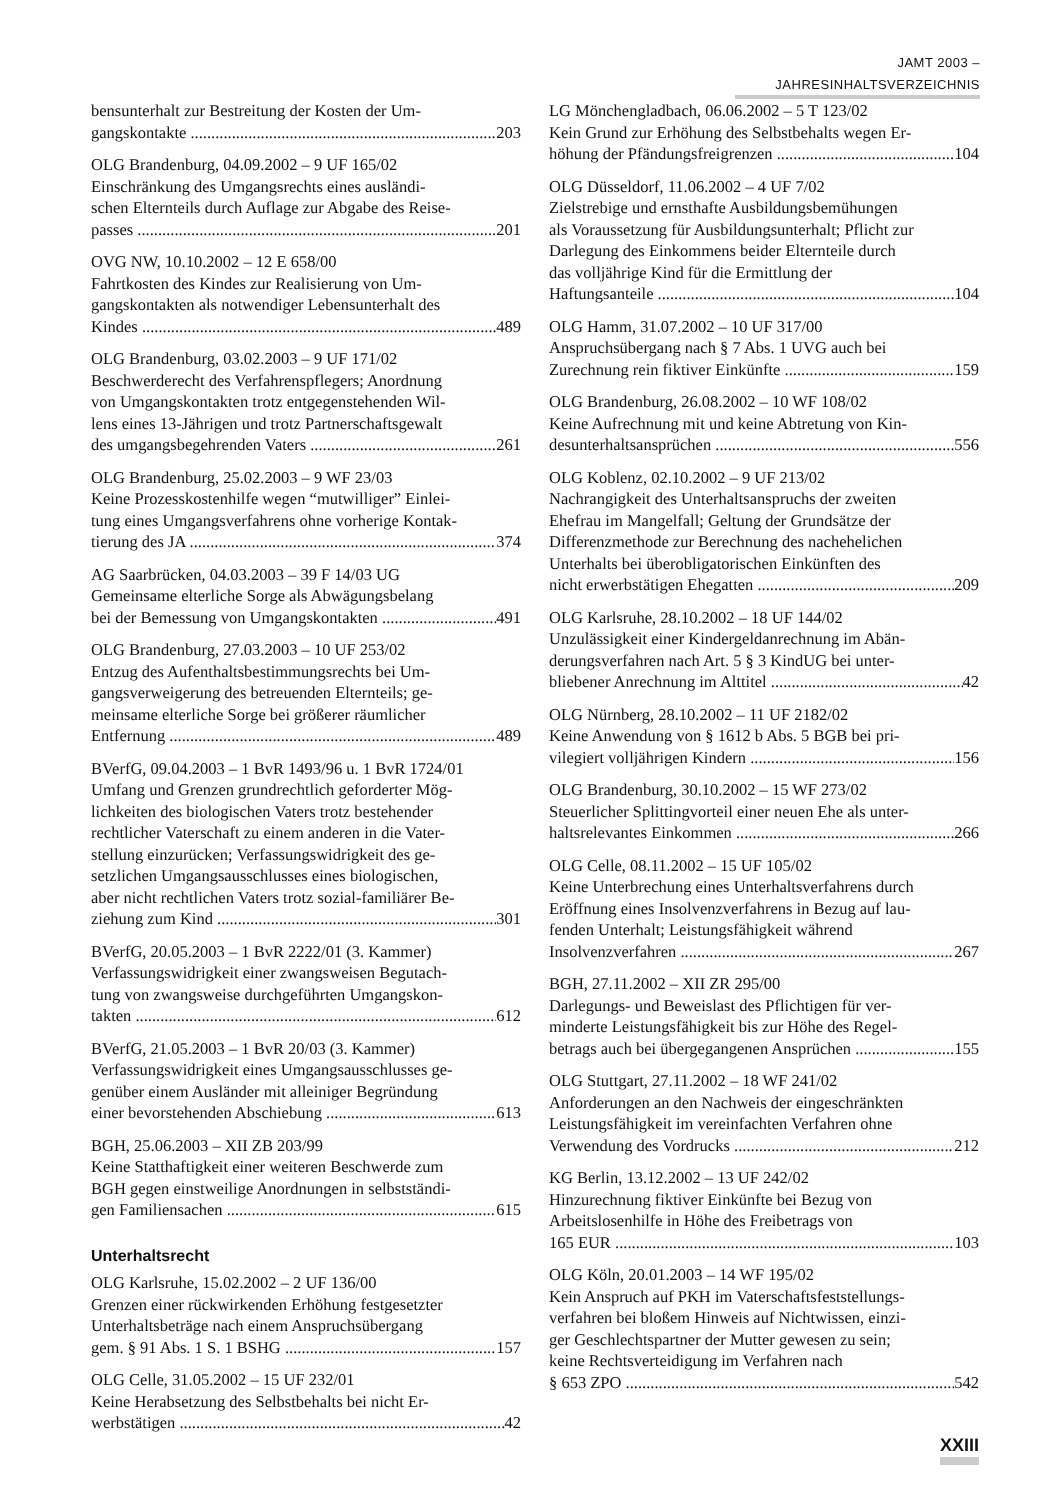JAMT 2003 – JAHRESINHALTSVERZEICHNIS
bensunterhalt zur Bestreitung der Kosten der Um-
gangskontakte 203
OLG Brandenburg, 04.09.2002 – 9 UF 165/02
Einschränkung des Umgangsrechts eines ausländi-
schen Elternteils durch Auflage zur Abgabe des Reise-
passes 201
OVG NW, 10.10.2002 – 12 E 658/00
Fahrtkosten des Kindes zur Realisierung von Um-
gangskontakten als notwendiger Lebensunterhalt des
Kindes 489
OLG Brandenburg, 03.02.2003 – 9 UF 171/02
Beschwerderecht des Verfahrenspflegers; Anordnung
von Umgangskontakten trotz entgegenstehenden Wil-
lens eines 13-Jährigen und trotz Partnerschaftsgewalt
des umgangsbegehrenden Vaters 261
OLG Brandenburg, 25.02.2003 – 9 WF 23/03
Keine Prozesskostenhilfe wegen “mutwilliger” Einlei-
tung eines Umgangsverfahrens ohne vorherige Kontak-
tierung des JA 374
AG Saarbrücken, 04.03.2003 – 39 F 14/03 UG
Gemeinsame elterliche Sorge als Abwägungsbelang
bei der Bemessung von Umgangskontakten 491
OLG Brandenburg, 27.03.2003 – 10 UF 253/02
Entzug des Aufenthaltsbestimmungsrechts bei Um-
gangsverweigerung des betreuenden Elternteils; ge-
meinsame elterliche Sorge bei größerer räumlicher
Entfernung 489
BVerfG, 09.04.2003 – 1 BvR 1493/96 u. 1 BvR 1724/01
Umfang und Grenzen grundrechtlich geforderter Mög-
lichkeiten des biologischen Vaters trotz bestehender
rechtlicher Vaterschaft zu einem anderen in die Vater-
stellung einzurücken; Verfassungswidrigkeit des ge-
setzlichen Umgangsausschlusses eines biologischen,
aber nicht rechtlichen Vaters trotz sozial-familiärer Be-
ziehung zum Kind 301
BVerfG, 20.05.2003 – 1 BvR 2222/01 (3. Kammer)
Verfassungswidrigkeit einer zwangsweisen Begutach-
tung von zwangsweise durchgeführten Umgangskon-
takten 612
BVerfG, 21.05.2003 – 1 BvR 20/03 (3. Kammer)
Verfassungswidrigkeit eines Umgangsausschlusses ge-
genüber einem Ausländer mit alleiniger Begründung
einer bevorstehenden Abschiebung 613
BGH, 25.06.2003 – XII ZB 203/99
Keine Statthaftigkeit einer weiteren Beschwerde zum
BGH gegen einstweilige Anordnungen in selbstständi-
gen Familiensachen 615
Unterhaltsrecht
OLG Karlsruhe, 15.02.2002 – 2 UF 136/00
Grenzen einer rückwirkenden Erhöhung festgesetzter
Unterhaltsbeträge nach einem Anspruchsübergang
gem. § 91 Abs. 1 S. 1 BSHG 157
OLG Celle, 31.05.2002 – 15 UF 232/01
Keine Herabsetzung des Selbstbehalts bei nicht Er-
werbstätigen 42
LG Mönchengladbach, 06.06.2002 – 5 T 123/02
Kein Grund zur Erhöhung des Selbstbehalts wegen Er-
höhung der Pfändungsfreigrenzen 104
OLG Düsseldorf, 11.06.2002 – 4 UF 7/02
Zielstrebige und ernsthafte Ausbildungsbemühungen
als Voraussetzung für Ausbildungsunterhalt; Pflicht zur
Darlegung des Einkommens beider Elternteile durch
das volljährige Kind für die Ermittlung der
Haftungsanteile 104
OLG Hamm, 31.07.2002 – 10 UF 317/00
Anspruchsübergang nach § 7 Abs. 1 UVG auch bei
Zurechnung rein fiktiver Einkünfte 159
OLG Brandenburg, 26.08.2002 – 10 WF 108/02
Keine Aufrechnung mit und keine Abtretung von Kin-
desunterhaltsansprüchen 556
OLG Koblenz, 02.10.2002 – 9 UF 213/02
Nachrangigkeit des Unterhaltsanspruchs der zweiten
Ehefrau im Mangelfall; Geltung der Grundsätze der
Differenzmethode zur Berechnung des nachehelichen
Unterhalts bei überobligatorischen Einkünften des
nicht erwerbstätigen Ehegatten 209
OLG Karlsruhe, 28.10.2002 – 18 UF 144/02
Unzulässigkeit einer Kindergeldanrechnung im Abän-
derungsverfahren nach Art. 5 § 3 KindUG bei unter-
bliebener Anrechnung im Alttitel 42
OLG Nürnberg, 28.10.2002 – 11 UF 2182/02
Keine Anwendung von § 1612 b Abs. 5 BGB bei pri-
vilegiert volljährigen Kindern 156
OLG Brandenburg, 30.10.2002 – 15 WF 273/02
Steuerlicher Splittingvorteil einer neuen Ehe als unter-
haltsrelevantes Einkommen 266
OLG Celle, 08.11.2002 – 15 UF 105/02
Keine Unterbrechung eines Unterhaltsverfahrens durch
Eröffnung eines Insolvenzverfahrens in Bezug auf lau-
fenden Unterhalt; Leistungsfähigkeit während
Insolvenzverfahren 267
BGH, 27.11.2002 – XII ZR 295/00
Darlegungs- und Beweislast des Pflichtigen für ver-
minderte Leistungsfähigkeit bis zur Höhe des Regel-
betrags auch bei übergegangenen Ansprüchen 155
OLG Stuttgart, 27.11.2002 – 18 WF 241/02
Anforderungen an den Nachweis der eingeschränkten
Leistungsfähigkeit im vereinfachten Verfahren ohne
Verwendung des Vordrucks 212
KG Berlin, 13.12.2002 – 13 UF 242/02
Hinzurechnung fiktiver Einkünfte bei Bezug von
Arbeitslosenhilfe in Höhe des Freibetrags von
165 EUR 103
OLG Köln, 20.01.2003 – 14 WF 195/02
Kein Anspruch auf PKH im Vaterschaftsfeststellungs-
verfahren bei bloßem Hinweis auf Nichtwissen, einzi-
ger Geschlechtspartner der Mutter gewesen zu sein;
keine Rechtsverteidigung im Verfahren nach
§ 653 ZPO 542
XXIII